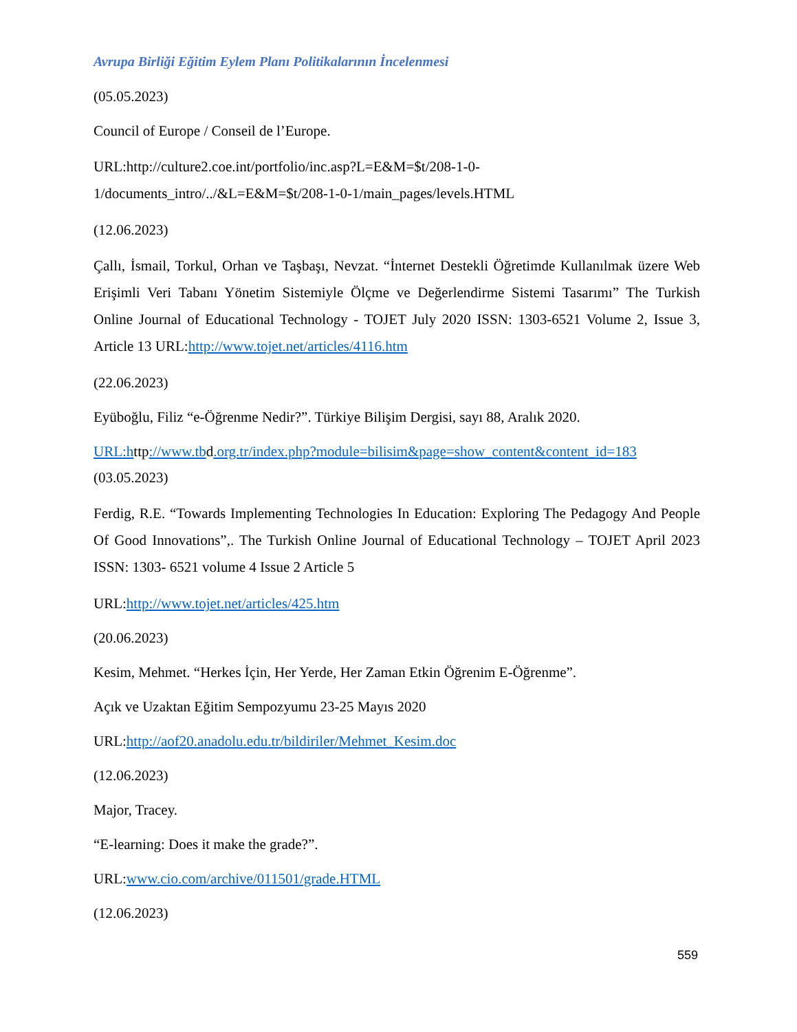Avrupa Birliği Eğitim Eylem Planı Politikalarının İncelenmesi
(05.05.2023)
Council of Europe / Conseil de l’Europe.
URL:http://culture2.coe.int/portfolio/inc.asp?L=E&M=$t/208-1-0-1/documents_intro/../&L=E&M=$t/208-1-0-1/main_pages/levels.HTML
(12.06.2023)
Çallı, İsmail, Torkul, Orhan ve Taşbaşı, Nevzat. “İnternet Destekli Öğretimde Kullanılmak üzere Web Erişimli Veri Tabanı Yönetim Sistemiyle Ölçme ve Değerlendirme Sistemi Tasarımı” The Turkish Online Journal of Educational Technology - TOJET July 2020 ISSN: 1303-6521 Volume 2, Issue 3, Article 13 URL:http://www.tojet.net/articles/4116.htm
(22.06.2023)
Eyüboğlu, Filiz “e-Öğrenme Nedir?”. Türkiye Bilişim Dergisi, sayı 88, Aralık 2020.
URL:http://www.tbd.org.tr/index.php?module=bilisim&page=show_content&content_id=183
(03.05.2023)
Ferdig, R.E. “Towards Implementing Technologies In Education: Exploring The Pedagogy And People Of Good Innovations”,. The Turkish Online Journal of Educational Technology – TOJET April 2023 ISSN: 1303- 6521 volume 4 Issue 2 Article 5
URL:http://www.tojet.net/articles/425.htm
(20.06.2023)
Kesim, Mehmet. “Herkes İçin, Her Yerde, Her Zaman Etkin Öğrenim E-Öğrenme”.
Açık ve Uzaktan Eğitim Sempozyumu 23-25 Mayıs 2020
URL:http://aof20.anadolu.edu.tr/bildiriler/Mehmet_Kesim.doc
(12.06.2023)
Major, Tracey.
“E-learning: Does it make the grade?”.
URL:www.cio.com/archive/011501/grade.HTML
(12.06.2023)
559